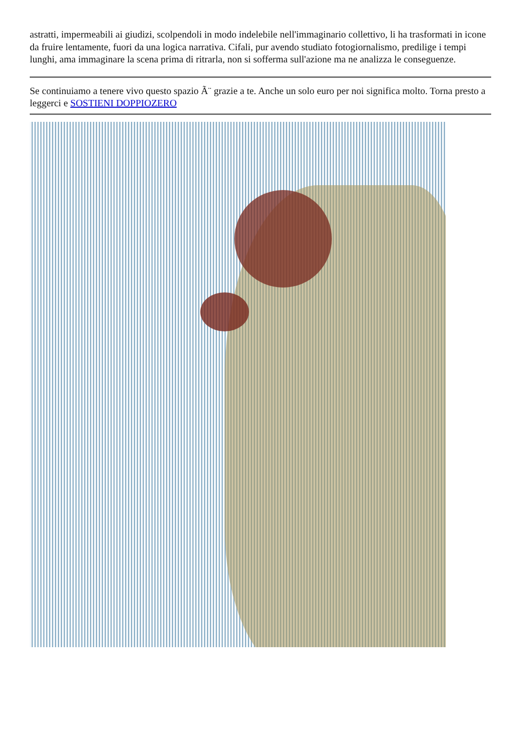astratti, impermeabili ai giudizi, scolpendoli in modo indelebile nell'immaginario collettivo, li ha trasformati in icone da fruire lentamente, fuori da una logica narrativa. Cifali, pur avendo studiato fotogiornalismo, predilige i tempi lunghi, ama immaginare la scena prima di ritrarla, non si sofferma sull'azione ma ne analizza le conseguenze.
Se continuiamo a tenere vivo questo spazio Ã¨ grazie a te. Anche un solo euro per noi significa molto. Torna presto a leggerci e SOSTIENI DOPPIOZERO